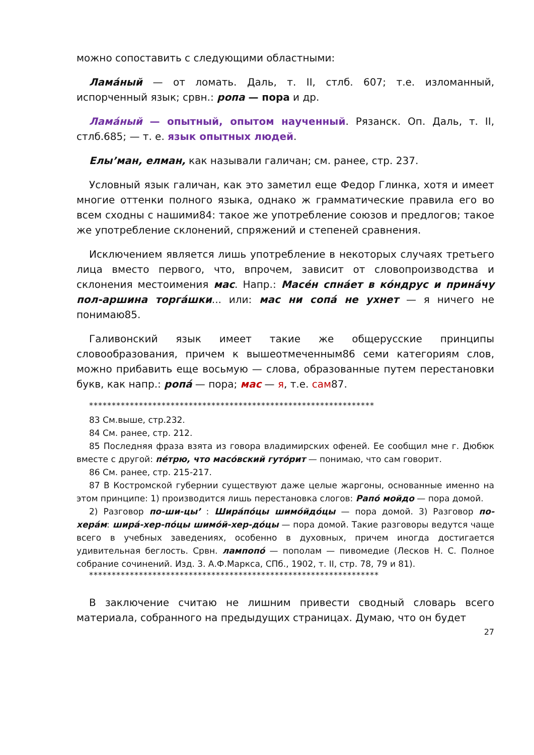можно сопоставить с следующими областными:
Ламáный — от ломать. Даль, т. II, стлб. 607; т.е. изломанный, испорченный язык; срвн.: ропа — пора и др.
Ламáный — опытный, опытом наученный. Рязанск. Оп. Даль, т. II, стлб.685; — т. е. язык опытных людей.
Елы’ман, елман, как называли галичан; см. ранее, стр. 237.
Условный язык галичан, как это заметил еще Федор Глинка, хотя и имеет многие оттенки полного языка, однако ж грамматические правила его во всем сходны с нашими84: такое же употребление союзов и предлогов; такое же употребление склонений, спряжений и степеней сравнения.
Исключением является лишь употребление в некоторых случаях третьего лица вместо первого, что, впрочем, зависит от словопроизводства и склонения местоимения мас. Напр.: Масéн спнáет в кóндрус и принáчу пол-аршина торгáшки... или: мас ни сопá не ухнет — я ничего не понимаю85.
Галивонский язык имеет такие же общерусские принципы словообразования, причем к вышеотмеченным86 семи категориям слов, можно прибавить еще восьмую — слова, образованные путем перестановки букв, как напр.: ропá — пора; мас — я, т.е. сам87.
***************************************************************
83 См.выше, стр.232.
84 См. ранее, стр. 212.
85 Последняя фраза взята из говора владимирских офеней. Ее сообщил мне г. Дюбюк вместе с другой: пéтрю, что масóвский гутóрит — понимаю, что сам говорит.
86 См. ранее, стр. 215-217.
87 В Костромской губернии существуют даже целые жаргоны, основанные именно на этом принципе: 1) производится лишь перестановка слогов: Рапó мойдо — пора домой.
2) Разговор по-ши-цы’ : Ширáпóцы шимóйдóцы — пора домой. 3) Разговор по-херáм: ширá-хер-пóцы шимóй-хер-дóцы — пора домой. Такие разговоры ведутся чаще всего в учебных заведениях, особенно в духовных, причем иногда достигается удивительная беглость. Срвн. лампопó — пополам — пивомедие (Лесков Н. С. Полное собрание сочинений. Изд. 3. А.Ф.Маркса, СПб., 1902, т. II, стр. 78, 79 и 81).
****************************************************************
В заключение считаю не лишним привести сводный словарь всего материала, собранного на предыдущих страницах. Думаю, что он будет
27